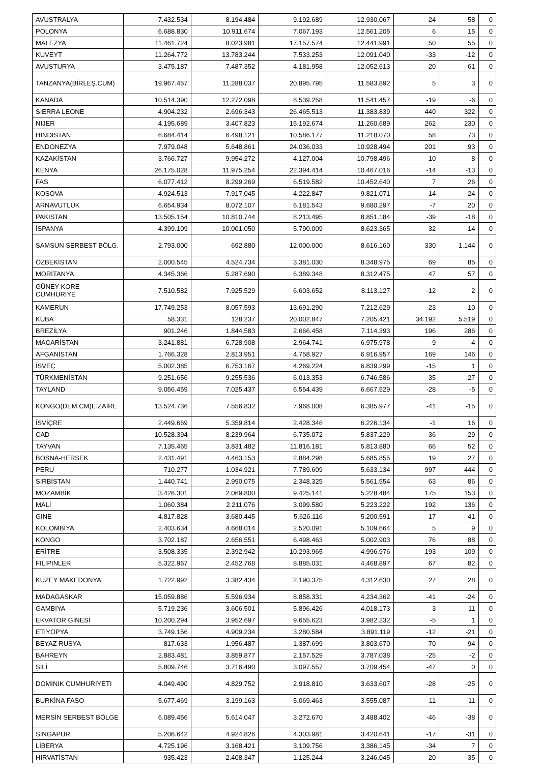| AVUSTRALYA | 7.432.534 | 8.194.484 | 9.192.689 | 12.930.067 | 24 | 58 | 0 |
| POLONYA | 6.688.830 | 10.911.674 | 7.067.193 | 12.561.205 | 6 | 15 | 0 |
| MALEZYA | 11.461.724 | 8.023.981 | 17.157.574 | 12.441.991 | 50 | 55 | 0 |
| KUVEYT | 11.264.772 | 13.783.244 | 7.533.253 | 12.091.040 | -33 | -12 | 0 |
| AVUSTURYA | 3.475.187 | 7.487.352 | 4.181.958 | 12.052.613 | 20 | 61 | 0 |
| TANZANYA(BİRLEŞ.CUM) | 19.967.457 | 11.288.037 | 20.895.795 | 11.583.892 | 5 | 3 | 0 |
| KANADA | 10.514.390 | 12.272.098 | 8.539.258 | 11.541.457 | -19 | -6 | 0 |
| SIERRA LEONE | 4.904.232 | 2.696.343 | 26.465.513 | 11.383.839 | 440 | 322 | 0 |
| NIJER | 4.195.689 | 3.407.823 | 15.192.674 | 11.260.689 | 262 | 230 | 0 |
| HINDISTAN | 6.684.414 | 6.498.121 | 10.586.177 | 11.218.070 | 58 | 73 | 0 |
| ENDONEZYA | 7.979.048 | 5.648.861 | 24.036.033 | 10.928.494 | 201 | 93 | 0 |
| KAZAKİSTAN | 3.766.727 | 9.954.272 | 4.127.004 | 10.798.496 | 10 | 8 | 0 |
| KENYA | 26.175.028 | 11.975.254 | 22.394.414 | 10.467.016 | -14 | -13 | 0 |
| FAS | 6.077.412 | 8.299.269 | 6.519.582 | 10.452.640 | 7 | 26 | 0 |
| KOSOVA | 4.924.513 | 7.917.045 | 4.222.847 | 9.821.071 | -14 | 24 | 0 |
| ARNAVUTLUK | 6.654.934 | 8.072.107 | 6.181.543 | 9.680.297 | -7 | 20 | 0 |
| PAKISTAN | 13.505.154 | 10.810.744 | 8.213.495 | 8.851.184 | -39 | -18 | 0 |
| İSPANYA | 4.399.109 | 10.001.050 | 5.790.009 | 8.623.365 | 32 | -14 | 0 |
| SAMSUN SERBEST BÖLG. | 2.793.000 | 692.880 | 12.000.000 | 8.616.160 | 330 | 1.144 | 0 |
| ÖZBEKİSTAN | 2.000.545 | 4.524.734 | 3.381.030 | 8.348.975 | 69 | 85 | 0 |
| MORİTANYA | 4.345.366 | 5.287.690 | 6.389.348 | 8.312.475 | 47 | 57 | 0 |
| GÜNEY KORE CUMHURİYE | 7.510.582 | 7.925.529 | 6.603.652 | 8.113.127 | -12 | 2 | 0 |
| KAMERUN | 17.749.253 | 8.057.593 | 13.691.290 | 7.212.629 | -23 | -10 | 0 |
| KÜBA | 58.331 | 128.237 | 20.002.847 | 7.205.421 | 34.192 | 5.519 | 0 |
| BREZİLYA | 901.246 | 1.844.583 | 2.666.458 | 7.114.393 | 196 | 286 | 0 |
| MACARİSTAN | 3.241.881 | 6.728.908 | 2.964.741 | 6.975.978 | -9 | 4 | 0 |
| AFGANİSTAN | 1.766.328 | 2.813.951 | 4.758.927 | 6.916.957 | 169 | 146 | 0 |
| İSVEÇ | 5.002.385 | 6.753.167 | 4.269.224 | 6.839.299 | -15 | 1 | 0 |
| TÜRKMENİSTAN | 9.251.656 | 9.255.536 | 6.013.353 | 6.746.586 | -35 | -27 | 0 |
| TAYLAND | 9.056.459 | 7.025.437 | 6.554.439 | 6.667.529 | -28 | -5 | 0 |
| KONGO(DEM.CM)E.ZAİRE | 13.524.736 | 7.556.832 | 7.968.008 | 6.385.977 | -41 | -15 | 0 |
| İSVİÇRE | 2.449.669 | 5.359.814 | 2.428.346 | 6.226.134 | -1 | 16 | 0 |
| CAD | 10.528.394 | 8.239.964 | 6.735.072 | 5.837.229 | -36 | -29 | 0 |
| TAYVAN | 7.135.465 | 3.831.482 | 11.816.181 | 5.813.880 | 66 | 52 | 0 |
| BOSNA-HERSEK | 2.431.491 | 4.463.153 | 2.884.298 | 5.685.855 | 19 | 27 | 0 |
| PERU | 710.277 | 1.034.921 | 7.789.609 | 5.633.134 | 997 | 444 | 0 |
| SIRBİSTAN | 1.440.741 | 2.990.075 | 2.348.325 | 5.561.554 | 63 | 86 | 0 |
| MOZAMBİK | 3.426.301 | 2.069.800 | 9.425.141 | 5.228.484 | 175 | 153 | 0 |
| MALİ | 1.060.384 | 2.211.076 | 3.099.580 | 5.223.222 | 192 | 136 | 0 |
| GINE | 4.817.828 | 3.680.445 | 5.626.116 | 5.200.591 | 17 | 41 | 0 |
| KOLOMBİYA | 2.403.634 | 4.668.014 | 2.520.091 | 5.109.664 | 5 | 9 | 0 |
| KONGO | 3.702.187 | 2.656.551 | 6.498.463 | 5.002.903 | 76 | 88 | 0 |
| ERİTRE | 3.508.335 | 2.392.942 | 10.293.965 | 4.996.976 | 193 | 109 | 0 |
| FILIPINLER | 5.322.967 | 2.452.768 | 8.885.031 | 4.468.897 | 67 | 82 | 0 |
| KUZEY MAKEDONYA | 1.722.992 | 3.382.434 | 2.190.375 | 4.312.630 | 27 | 28 | 0 |
| MADAGASKAR | 15.059.886 | 5.596.934 | 8.858.331 | 4.234.362 | -41 | -24 | 0 |
| GAMBIYA | 5.719.236 | 3.606.501 | 5.896.426 | 4.018.173 | 3 | 11 | 0 |
| EKVATOR GİNESİ | 10.200.294 | 3.952.697 | 9.655.623 | 3.982.232 | -5 | 1 | 0 |
| ETİYOPYA | 3.749.156 | 4.909.234 | 3.280.584 | 3.891.119 | -12 | -21 | 0 |
| BEYAZ RUSYA | 817.633 | 1.956.487 | 1.387.699 | 3.803.670 | 70 | 94 | 0 |
| BAHREYN | 2.883.481 | 3.859.877 | 2.157.529 | 3.787.038 | -25 | -2 | 0 |
| ŞİLİ | 5.809.746 | 3.716.490 | 3.097.557 | 3.709.454 | -47 | 0 | 0 |
| DOMINIK CUMHURIYETI | 4.049.490 | 4.829.752 | 2.918.810 | 3.633.607 | -28 | -25 | 0 |
| BURKİNA FASO | 5.677.469 | 3.199.163 | 5.069.463 | 3.555.087 | -11 | 11 | 0 |
| MERSİN SERBEST BÖLGE | 6.089.456 | 5.614.047 | 3.272.670 | 3.488.402 | -46 | -38 | 0 |
| SINGAPUR | 5.206.642 | 4.924.826 | 4.303.981 | 3.420.641 | -17 | -31 | 0 |
| LİBERYA | 4.725.196 | 3.168.421 | 3.109.756 | 3.386.145 | -34 | 7 | 0 |
| HIRVATİSTAN | 935.423 | 2.408.347 | 1.125.244 | 3.246.045 | 20 | 35 | 0 |